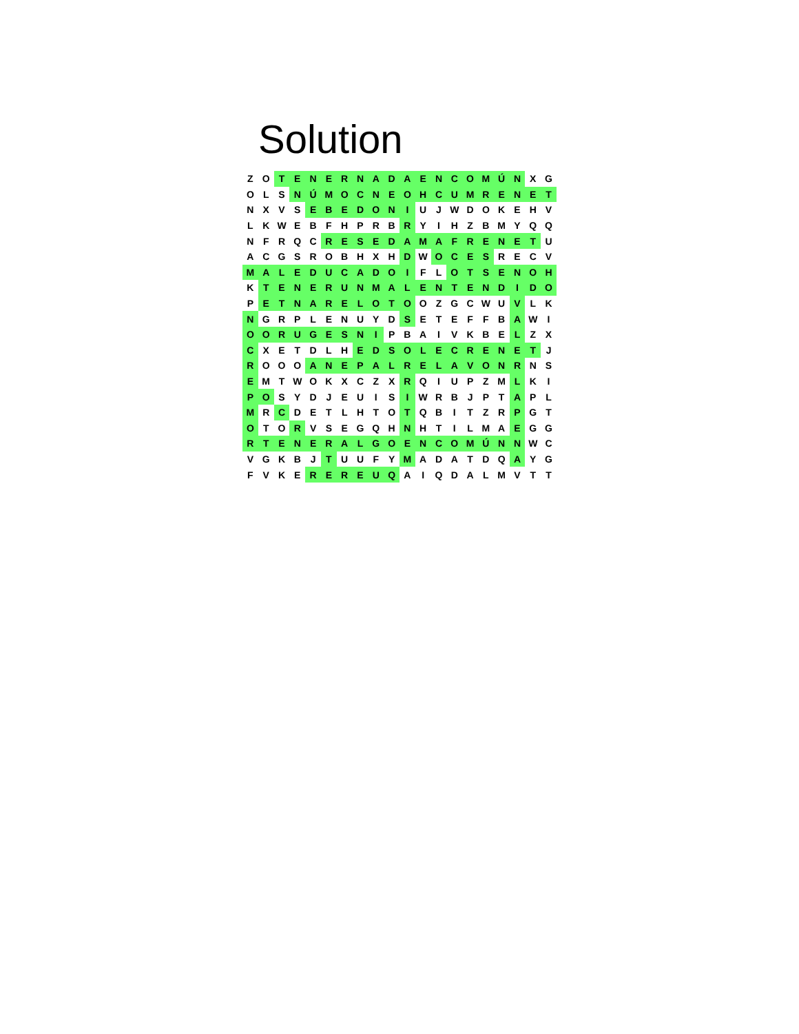Solution
| Z | O | T | E | N | E | R | N | A | D | A | E | N | C | O | M | Ú | N | X | G |
| O | L | S | N | Ú | M | O | C | N | E | O | H | C | U | M | R | E | N | E | T |
| N | X | V | S | E | B | E | D | O | N | I | U | J | W | D | O | K | E | H | V |
| L | K | W | E | B | F | H | P | R | B | R | Y | I | H | Z | B | M | Y | Q | Q |
| N | F | R | Q | C | R | E | S | E | D | A | M | A | F | R | E | N | E | T | U |
| A | C | G | S | R | O | B | H | X | H | D | W | O | C | E | S | R | E | C | V |
| M | A | L | E | D | U | C | A | D | O | I | F | L | O | T | S | E | N | O | H |
| K | T | E | N | E | R | U | N | M | A | L | E | N | T | E | N | D | I | D | O |
| P | E | T | N | A | R | E | L | O | T | O | O | Z | G | C | W | U | V | L | K |
| N | G | R | P | L | E | N | U | Y | D | S | E | T | E | F | F | B | A | W | I |
| O | O | R | U | G | E | S | N | I | P | B | A | I | V | K | B | E | L | Z | X |
| C | X | E | T | D | L | H | E | D | S | O | L | E | C | R | E | N | E | T | J |
| R | O | O | O | A | N | E | P | A | L | R | E | L | A | V | O | N | R | N | S |
| E | M | T | W | O | K | X | C | Z | X | R | Q | I | U | P | Z | M | L | K | I |
| P | O | S | Y | D | J | E | U | I | S | I | W | R | B | J | P | T | A | P | L |
| M | R | C | D | E | T | L | H | T | O | T | Q | B | I | T | Z | R | P | G | T |
| O | T | O | R | V | S | E | G | Q | H | N | H | T | I | L | M | A | E | G | G |
| R | T | E | N | E | R | A | L | G | O | E | N | C | O | M | Ú | N | N | W | C |
| V | G | K | B | J | T | U | U | F | Y | M | A | D | A | T | D | Q | A | Y | G |
| F | V | K | E | R | E | R | E | U | Q | A | I | Q | D | A | L | M | V | T | T |